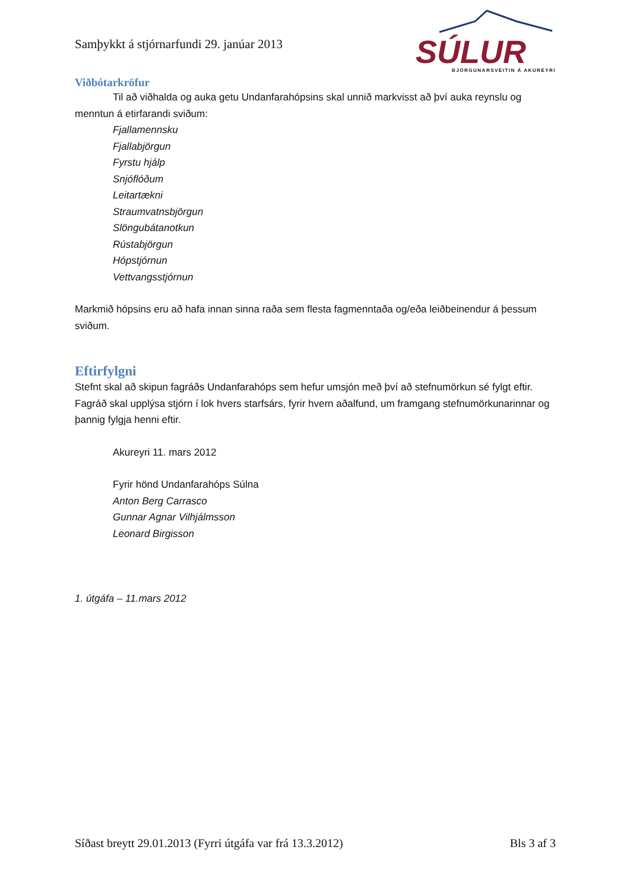Samþykkt á stjórnarfundi 29. janúar 2013
SÚLUR
BJÖRGUNARSVEITIN Á AKUREYRI
Viðbótarkröfur
Til að viðhalda og auka getu Undanfarahópsins skal unnið markvisst að því auka reynslu og menntun á etirfarandi sviðum:
Fjallamennsku
Fjallabjörgun
Fyrstu hjálp
Snjóflóðum
Leitartækni
Straumvatnsbjörgun
Slöngubátanotkun
Rústabjörgun
Hópstjórnun
Vettvangsstjórnun
Markmið hópsins eru að hafa innan sinna raða sem flesta fagmenntaða og/eða leiðbeinendur á þessum sviðum.
Eftirfylgni
Stefnt skal að skipun fagráðs Undanfarahóps sem hefur umsjón með því að stefnumörkun sé fylgt eftir. Fagráð skal upplýsa stjórn í lok hvers starfsárs, fyrir hvern aðalfund, um framgang stefnumörkunarinnar og þannig fylgja henni eftir.
Akureyri 11. mars 2012
Fyrir hönd Undanfarahóps Súlna
Anton Berg Carrasco
Gunnar Agnar Vilhjálmsson
Leonard Birgisson
1. útgáfa – 11.mars 2012
Síðast breytt 29.01.2013 (Fyrri útgáfa var frá 13.3.2012) Bls 3 af 3